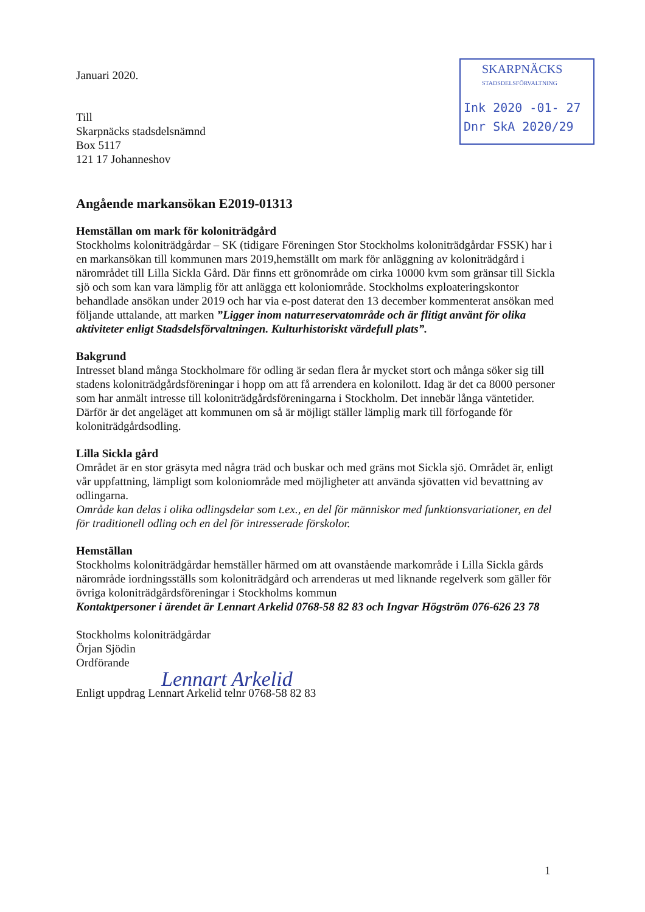SKARPNÄCKS
STADSDELSFÖRVALTNING
Ink 2020 -01- 27
Dnr SkA 2020/29
Januari 2020.
Till
Skarpnäcks stadsdelsnämnd
Box 5117
121 17 Johanneshov
Angående markansökan E2019-01313
Hemställan om mark för koloniträdgård
Stockholms koloniträdgårdar – SK (tidigare Föreningen Stor Stockholms koloniträdgårdar FSSK) har i en markansökan till kommunen mars 2019,hemställt om mark för anläggning av koloniträdgård i närområdet till Lilla Sickla Gård. Där finns ett grönområde om cirka 10000 kvm som gränsar till Sickla sjö och som kan vara lämplig för att anlägga ett koloniområde. Stockholms exploateringskontor behandlade ansökan under 2019 och har via e-post daterat den 13 december kommenterat ansökan med följande uttalande, att marken ”Ligger inom naturreservatområde och är flitigt använt för olika aktiviteter enligt Stadsdelsförvaltningen. Kulturhistoriskt värdefull plats”.
Bakgrund
Intresset bland många Stockholmare för odling är sedan flera år mycket stort och många söker sig till stadens koloniträdgårdsföreningar i hopp om att få arrendera en kolonilott. Idag är det ca 8000 personer som har anmält intresse till koloniträdgårdsföreningarna i Stockholm. Det innebär långa väntetider. Därför är det angeläget att kommunen om så är möjligt ställer lämplig mark till förfogande för koloniträdgårdsodling.
Lilla Sickla gård
Området är en stor gräsyta med några träd och buskar och med gräns mot Sickla sjö. Området är, enligt vår uppfattning, lämpligt som koloniområde med möjligheter att använda sjövatten vid bevattning av odlingarna.
Område kan delas i olika odlingsdelar som t.ex., en del för människor med funktionsvariationer, en del för traditionell odling och en del för intresserade förskolor.
Hemställan
Stockholms koloniträdgårdar hemställer härmed om att ovanstående markområde i Lilla Sickla gårds närområde iordningsställs som koloniträdgård och arrenderas ut med liknande regelverk som gäller för övriga koloniträdgårdsföreningar i Stockholms kommun
Kontaktpersoner i ärendet är Lennart Arkelid 0768-58 82 83 och Ingvar Högström 076-626 23 78
Stockholms koloniträdgårdar
Örjan Sjödin
Ordförande
Lennart Arkelid
Enligt uppdrag Lennart Arkelid telnr 0768-58 82 83
1